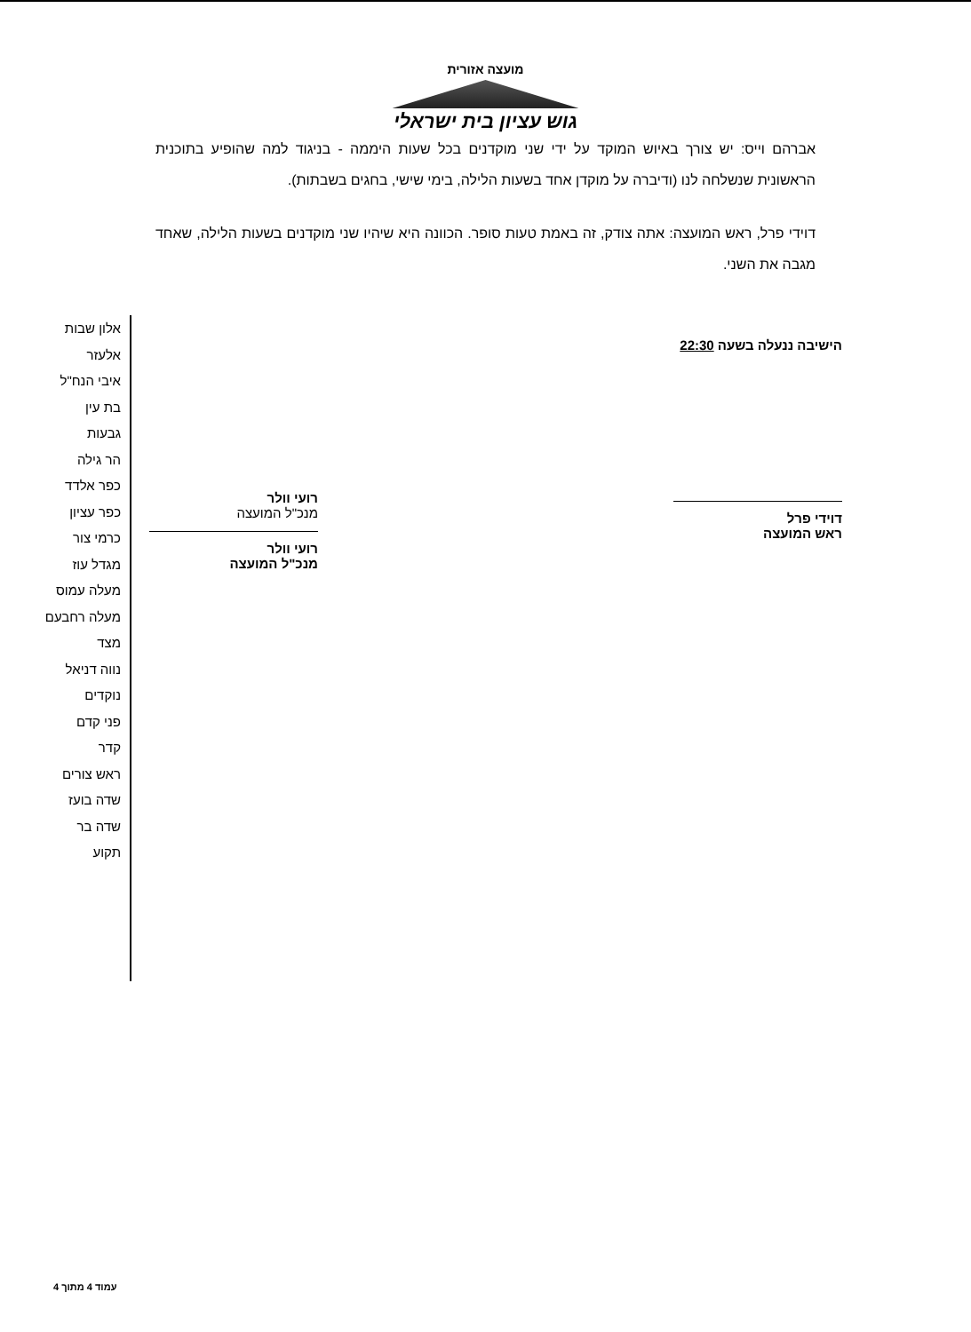מועצה אזורית
גוש עציון בית ישראלי
אברהם וייס: יש צורך באיוש המוקד על ידי שני מוקדנים בכל שעות היממה - בניגוד למה שהופיע בתוכנית הראשונית שנשלחה לנו (ודיברה על מוקדן אחד בשעות הלילה, בימי שישי, בחגים בשבתות).
דוידי פרל, ראש המועצה: אתה צודק, זה באמת טעות סופר. הכוונה היא שיהיו שני מוקדנים בשעות הלילה, שאחד מגבה את השני.
הישיבה ננעלה בשעה 22:30
דוידי פרל
ראש המועצה
רועי וולר
מנכ"ל המועצה
רועי וולר
מנכ"ל המועצה
אלון שבות
אלעזר
איבי הנח"ל
בת עין
גבעות
הר גילה
כפר אלדד
כפר עציון
כרמי צור
מגדל עוז
מעלה עמוס
מעלה רחבעם
מצד
נווה דניאל
נוקדים
פני קדם
קדר
ראש צורים
שדה בועז
שדה בר
תקוע
עמוד 4 מתוך 4